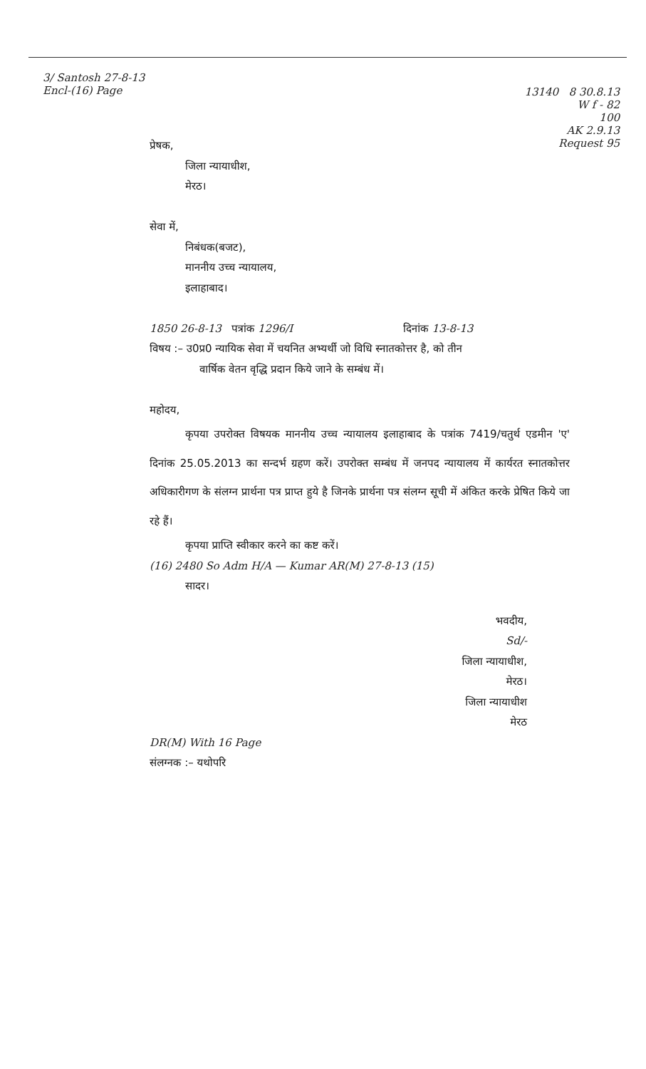3/ Santosh 27-8-13 Encl-(16) Page
13140 8 30.8.13
W f - 82
100
AK 2.9.13
Request 95
प्रेषक,
जिला न्यायाधीश,
मेरठ।
सेवा में,
निबंधक(बजट),
माननीय उच्च न्यायालय,
इलाहाबाद।
1850 26-8-13 पत्रांक 1296/I दिनांक 13-8-13
विषय :– उ0प्र0 न्यायिक सेवा में चयनित अभ्यर्थी जो विधि स्नातकोत्तर है, को तीन
वार्षिक वेतन वृद्धि प्रदान किये जाने के सम्बंध में।
महोदय,
कृपया उपरोक्त विषयक माननीय उच्च न्यायालय इलाहाबाद के पत्रांक 7419/चतुर्थ एडमीन 'ए' दिनांक 25.05.2013 का सन्दर्भ ग्रहण करें। उपरोक्त सम्बंध में जनपद न्यायालय में कार्यरत स्नातकोत्तर अधिकारीगण के संलग्न प्रार्थना पत्र प्राप्त हुये है जिनके प्रार्थना पत्र संलग्न सूची में अंकित करके प्रेषित किये जा रहे हैं।
कृपया प्राप्ति स्वीकार करने का कष्ट करें।
(16) 2480 So Adm H/A — Kumar AR(M) 27-8-13 (15)
सादर।
भवदीय,
Sd/-
जिला न्यायाधीश,
मेरठ।
जिला न्यायाधीश
मेरठ
DR(M) With 16 Page
संलग्नक :– यथोपरि